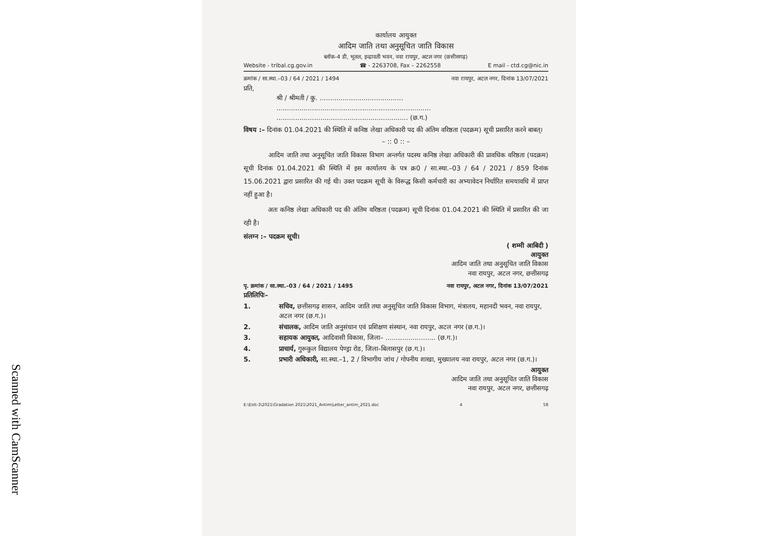Scanned with CamScanner
कार्यालय आयुक्त
आदिम जाति तथा अनुसूचित जाति विकास
ब्लॉक-4 डी, भूतल, इन्द्रावती भवन, नवा रायपुर, अटल नगर (छत्तीसगढ़)
Website - tribal.cg.gov.in ☎ - 2263708, Fax – 2262558 E mail - ctd.cg@nic.in
क्रमांक / सा.स्था.–03 / 64 / 2021 / 1494 नवा रायपुर, अटल नगर, दिनांक 13/07/2021
प्रति,
श्री / श्रीमती / कु. ........................................
..........................................................................
............................................................... (छ.ग.)
विषय :– दिनांक 01.04.2021 की स्थिति में कनिष्ठ लेखा अधिकारी पद की अंतिम वरिष्ठता (पदक्रम) सूची प्रसारित करने बाबत्।
– :: 0 :: –
आदिम जाति तथा अनुसूचित जाति विकास विभाग अन्तर्गत पदस्थ कनिष्ठ लेखा अधिकारी की प्रावधिक वरिष्ठता (पदक्रम) सूची दिनांक 01.04.2021 की स्थिति में इस कार्यालय के पत्र क्र0 / सा.स्था.–03 / 64 / 2021 / 859 दिनांक 15.06.2021 द्वारा प्रसारित की गई थी। उक्त पदक्रम सूची के विरूद्ध किसी कर्मचारी का अभ्यावेदन निर्धारित समयावधि में प्राप्त नहीं हुआ है।
अतः कनिष्ठ लेखा अधिकारी पद की अंतिम वरिष्ठता (पदक्रम) सूची दिनांक 01.04.2021 की स्थिति में प्रसारित की जा रही है।
संलग्न :– पदक्रम सूची।
( शम्मी आबिदी )
आयुक्त
आदिम जाति तथा अनुसूचित जाति विकास
नवा रायपुर, अटल नगर, छत्तीसगढ़
पृ. क्रमांक / सा.स्था.–03 / 64 / 2021 / 1495 नवा रायपुर, अटल नगर, दिनांक 13/07/2021
प्रतिलिपिः–
1. सचिव, छत्तीसगढ़ शासन, आदिम जाति तथा अनुसूचित जाति विकास विभाग, मंत्रालय, महानदी भवन, नवा रायपुर, अटल नगर (छ.ग.)।
2. संचालक, आदिम जाति अनुसंधान एवं प्रशिक्षण संस्थान, नवा रायपुर, अटल नगर (छ.ग.)।
3. सहायक आयुक्त, आदिवासी विकास, जिला– ........................ (छ.ग.)।
4. प्राचार्य, गुरूकुल विद्यालय पेण्ड्रा रोड, जिला–बिलासपुर (छ.ग.)।
5. प्रभारी अधिकारी, सा.स्था.–1, 2 / विभागीय जांच / गोपनीय शाखा, मुख्यालय नवा रायपुर, अटल नगर (छ.ग.)।
आयुक्त
आदिम जाति तथा अनुसूचित जाति विकास
नवा रायपुर, अटल नगर, छत्तीसगढ़
E:\Estt-3\2021\Gradation 2021\2021_Antim\Letter_antim_2021.doc 4 58